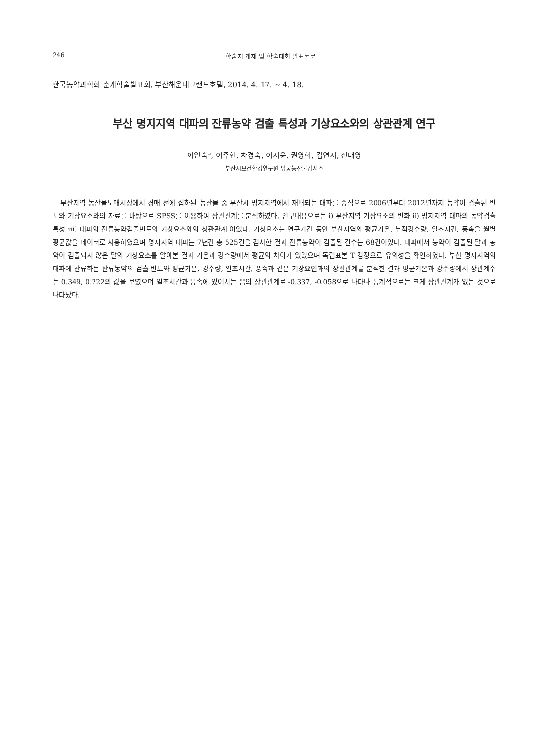246 학술지 게재 및 학술대회 발표논문
한국농약과학회 춘계학술발표회, 부산해운대그랜드호텔, 2014. 4. 17. ~ 4. 18.
부산 명지지역 대파의 잔류농약 검출 특성과 기상요소와의 상관관계 연구
이인숙*, 이주현, 차경숙, 이지윤, 권영희, 김연지, 전대영
부산시보건환경연구원 엄궁농산물검사소
부산지역 농산물도매시장에서 경매 전에 집하된 농산물 중 부산시 명지지역에서 재배되는 대파를 중심으로 2006년부터 2012년까지 농약이 검출된 빈도와 기상요소와의 자료를 바탕으로 SPSS를 이용하여 상관관계를 분석하였다. 연구내용으로는 i) 부산지역 기상요소의 변화 ii) 명지지역 대파의 농약검출 특성 iii) 대파의 잔류농약검출빈도와 기상요소와의 상관관계 이었다. 기상요소는 연구기간 동안 부산지역의 평균기온, 누적강수량, 일조시간, 풍속을 월별 평균값을 데이터로 사용하였으며 명지지역 대파는 7년간 총 525건을 검사한 결과 잔류농약이 검출된 건수는 68건이었다. 대파에서 농약이 검출된 달과 농약이 검출되지 않은 달의 기상요소를 알아본 결과 기온과 강수량에서 평균의 차이가 있었으며 독립표본 T 검정으로 유의성을 확인하였다. 부산 명지지역의 대파에 잔류하는 잔류농약의 검출 빈도와 평균기온, 강수량, 일조시간, 풍속과 같은 기상요인과의 상관관계를 분석한 결과 평균기온과 강수량에서 상관계수는 0.349, 0.222의 값을 보였으며 일조시간과 풍속에 있어서는 음의 상관관계로 -0.337, -0.058으로 나타나 통계적으로는 크게 상관관계가 없는 것으로 나타났다.